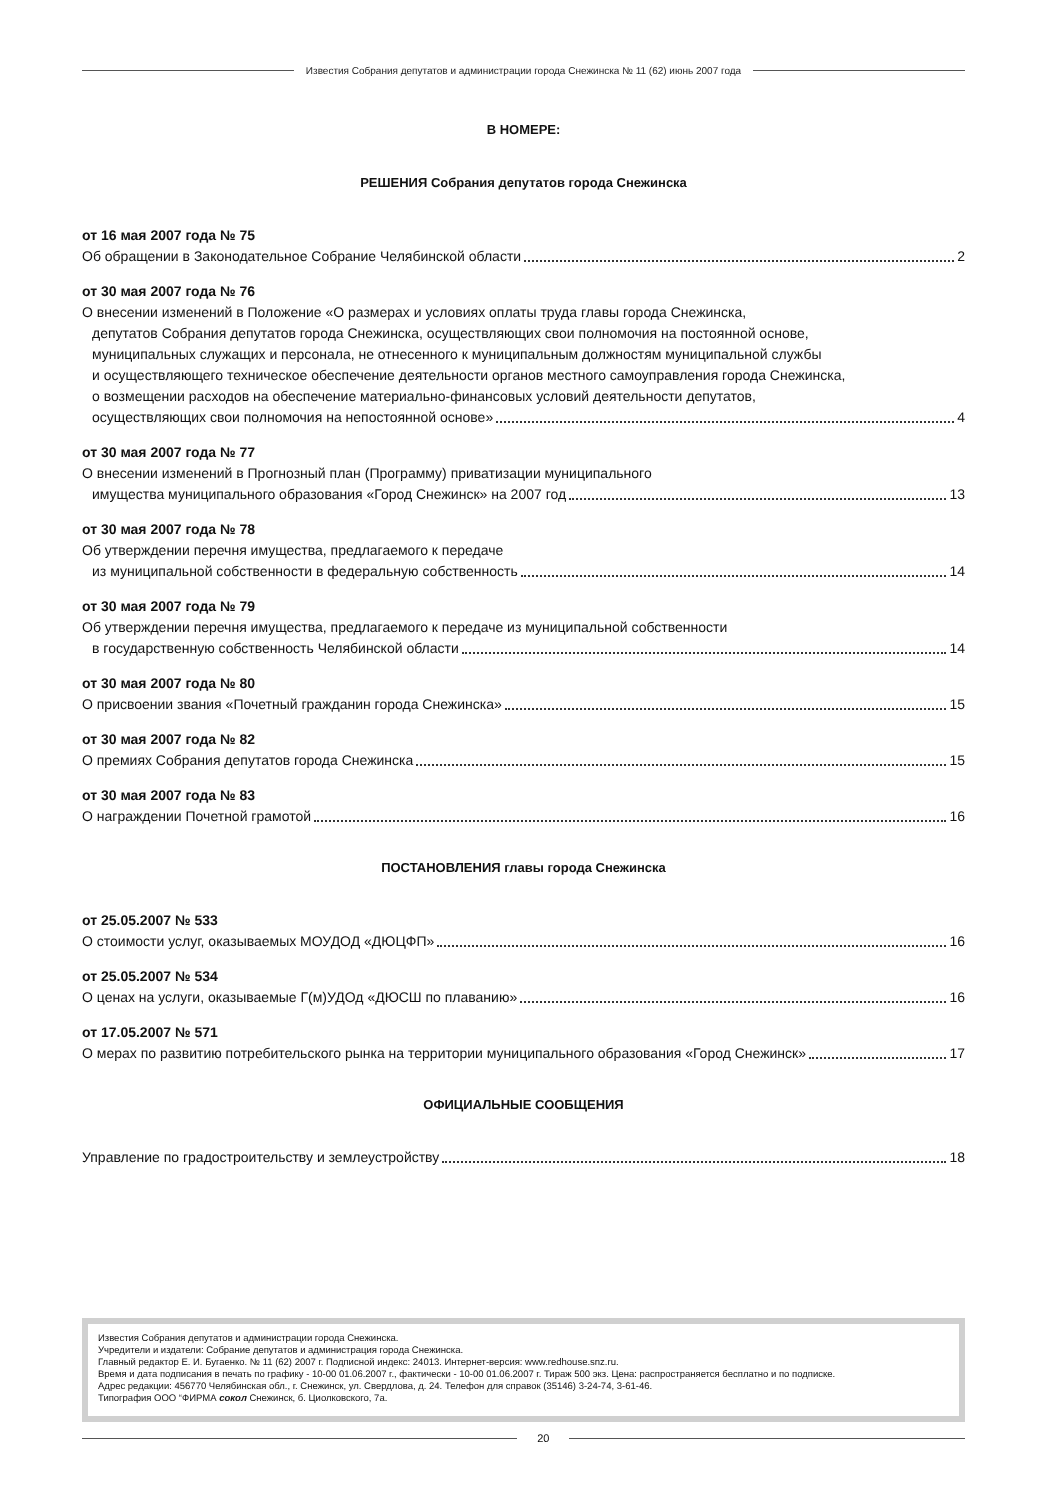Известия Собрания депутатов и администрации города Снежинска № 11 (62) июнь 2007 года
В НОМЕРЕ:
РЕШЕНИЯ Собрания депутатов города Снежинска
от 16 мая 2007 года № 75
Об обращении в Законодательное Собрание Челябинской области 2
от 30 мая 2007 года № 76
О внесении изменений в Положение «О размерах и условиях оплаты труда главы города Снежинска,
депутатов Собрания депутатов города Снежинска, осуществляющих свои полномочия на постоянной основе,
муниципальных служащих и персонала, не отнесенного к муниципальным должностям муниципальной службы
и осуществляющего техническое обеспечение деятельности органов местного самоуправления города Снежинска,
о возмещении расходов на обеспечение материально-финансовых условий деятельности депутатов,
осуществляющих свои полномочия на непостоянной основе» 4
от 30 мая 2007 года № 77
О внесении изменений в Прогнозный план (Программу) приватизации муниципального
имущества муниципального образования «Город Снежинск» на 2007 год 13
от 30 мая 2007 года № 78
Об утверждении перечня имущества, предлагаемого к передаче
из муниципальной собственности в федеральную собственность 14
от 30 мая 2007 года № 79
Об утверждении перечня имущества, предлагаемого к передаче из муниципальной собственности
в государственную собственность Челябинской области 14
от 30 мая 2007 года № 80
О присвоении звания «Почетный гражданин города Снежинска» 15
от 30 мая 2007 года № 82
О премиях Собрания депутатов города Снежинска 15
от 30 мая 2007 года № 83
О награждении Почетной грамотой 16
ПОСТАНОВЛЕНИЯ главы города Снежинска
от 25.05.2007 № 533
О стоимости услуг, оказываемых МОУДОД «ДЮЦФП» 16
от 25.05.2007 № 534
О ценах на услуги, оказываемые Г(м)УДОд «ДЮСШ по плаванию» 16
от 17.05.2007 № 571
О мерах по развитию потребительского рынка на территории муниципального образования «Город Снежинск» 17
ОФИЦИАЛЬНЫЕ СООБЩЕНИЯ
Управление по градостроительству и землеустройству 18
Известия Собрания депутатов и администрации города Снежинска.
Учредители и издатели: Собрание депутатов и администрация города Снежинска.
Главный редактор Е. И. Бугаенко. № 11 (62) 2007 г. Подписной индекс: 24013. Интернет-версия: www.redhouse.snz.ru.
Время и дата подписания в печать по графику - 10-00 01.06.2007 г., фактически - 10-00 01.06.2007 г. Тираж 500 экз. Цена: распространяется бесплатно и по подписке.
Адрес редакции: 456770 Челябинская обл., г. Снежинск, ул. Свердлова, д. 24. Телефон для справок (35146) 3-24-74, 3-61-46.
Типография ООО “ФИРМА сокол Снежинск, б. Циолковского, 7а.
20